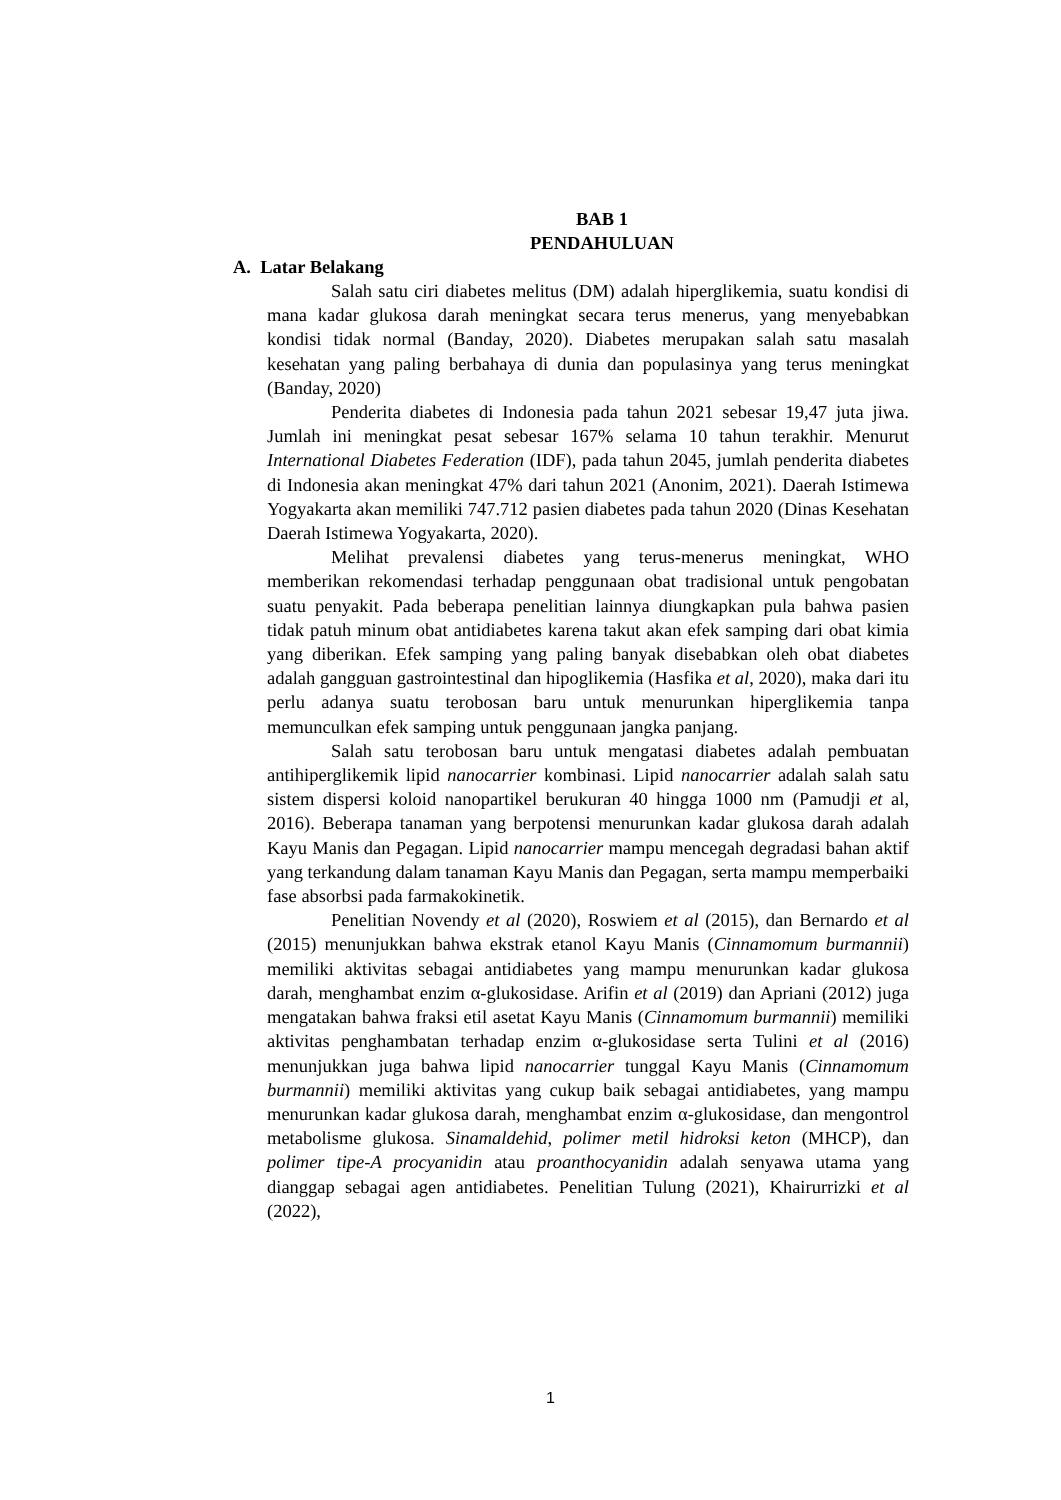BAB 1
PENDAHULUAN
A. Latar Belakang
Salah satu ciri diabetes melitus (DM) adalah hiperglikemia, suatu kondisi di mana kadar glukosa darah meningkat secara terus menerus, yang menyebabkan kondisi tidak normal (Banday, 2020). Diabetes merupakan salah satu masalah kesehatan yang paling berbahaya di dunia dan populasinya yang terus meningkat (Banday, 2020)
Penderita diabetes di Indonesia pada tahun 2021 sebesar 19,47 juta jiwa. Jumlah ini meningkat pesat sebesar 167% selama 10 tahun terakhir. Menurut International Diabetes Federation (IDF), pada tahun 2045, jumlah penderita diabetes di Indonesia akan meningkat 47% dari tahun 2021 (Anonim, 2021). Daerah Istimewa Yogyakarta akan memiliki 747.712 pasien diabetes pada tahun 2020 (Dinas Kesehatan Daerah Istimewa Yogyakarta, 2020).
Melihat prevalensi diabetes yang terus-menerus meningkat, WHO memberikan rekomendasi terhadap penggunaan obat tradisional untuk pengobatan suatu penyakit. Pada beberapa penelitian lainnya diungkapkan pula bahwa pasien tidak patuh minum obat antidiabetes karena takut akan efek samping dari obat kimia yang diberikan. Efek samping yang paling banyak disebabkan oleh obat diabetes adalah gangguan gastrointestinal dan hipoglikemia (Hasfika et al, 2020), maka dari itu perlu adanya suatu terobosan baru untuk menurunkan hiperglikemia tanpa memunculkan efek samping untuk penggunaan jangka panjang.
Salah satu terobosan baru untuk mengatasi diabetes adalah pembuatan antihiperglikemik lipid nanocarrier kombinasi. Lipid nanocarrier adalah salah satu sistem dispersi koloid nanopartikel berukuran 40 hingga 1000 nm (Pamudji et al, 2016). Beberapa tanaman yang berpotensi menurunkan kadar glukosa darah adalah Kayu Manis dan Pegagan. Lipid nanocarrier mampu mencegah degradasi bahan aktif yang terkandung dalam tanaman Kayu Manis dan Pegagan, serta mampu memperbaiki fase absorbsi pada farmakokinetik.
Penelitian Novendy et al (2020), Roswiem et al (2015), dan Bernardo et al (2015) menunjukkan bahwa ekstrak etanol Kayu Manis (Cinnamomum burmannii) memiliki aktivitas sebagai antidiabetes yang mampu menurunkan kadar glukosa darah, menghambat enzim α-glukosidase. Arifin et al (2019) dan Apriani (2012) juga mengatakan bahwa fraksi etil asetat Kayu Manis (Cinnamomum burmannii) memiliki aktivitas penghambatan terhadap enzim α-glukosidase serta Tulini et al (2016) menunjukkan juga bahwa lipid nanocarrier tunggal Kayu Manis (Cinnamomum burmannii) memiliki aktivitas yang cukup baik sebagai antidiabetes, yang mampu menurunkan kadar glukosa darah, menghambat enzim α-glukosidase, dan mengontrol metabolisme glukosa. Sinamaldehid, polimer metil hidroksi keton (MHCP), dan polimer tipe-A procyanidin atau proanthocyanidin adalah senyawa utama yang dianggap sebagai agen antidiabetes. Penelitian Tulung (2021), Khairurrizki et al (2022),
1